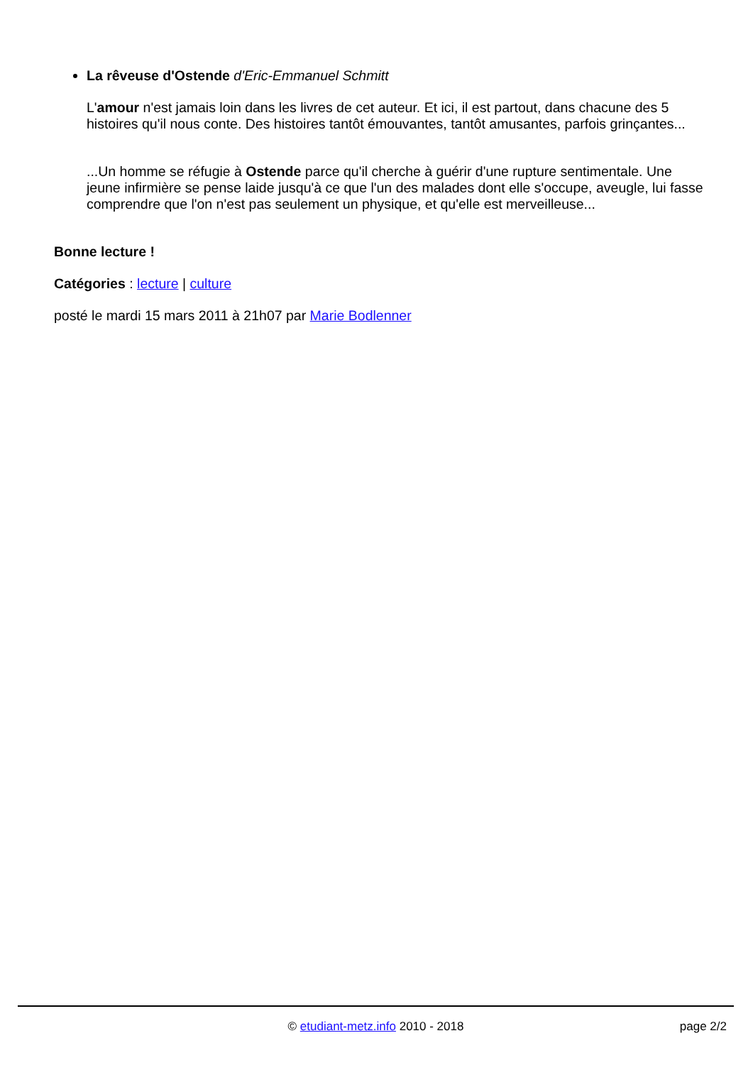La rêveuse d'Ostende d'Eric-Emmanuel Schmitt
L'amour n'est jamais loin dans les livres de cet auteur. Et ici, il est partout, dans chacune des 5 histoires qu'il nous conte. Des histoires tantôt émouvantes, tantôt amusantes, parfois grinçantes...
...Un homme se réfugie à Ostende parce qu'il cherche à guérir d'une rupture sentimentale. Une jeune infirmière se pense laide jusqu'à ce que l'un des malades dont elle s'occupe, aveugle, lui fasse comprendre que l'on n'est pas seulement un physique, et qu'elle est merveilleuse...
Bonne lecture !
Catégories : lecture | culture
posté le mardi 15 mars 2011 à 21h07 par Marie Bodlenner
© etudiant-metz.info 2010 - 2018
page 2/2